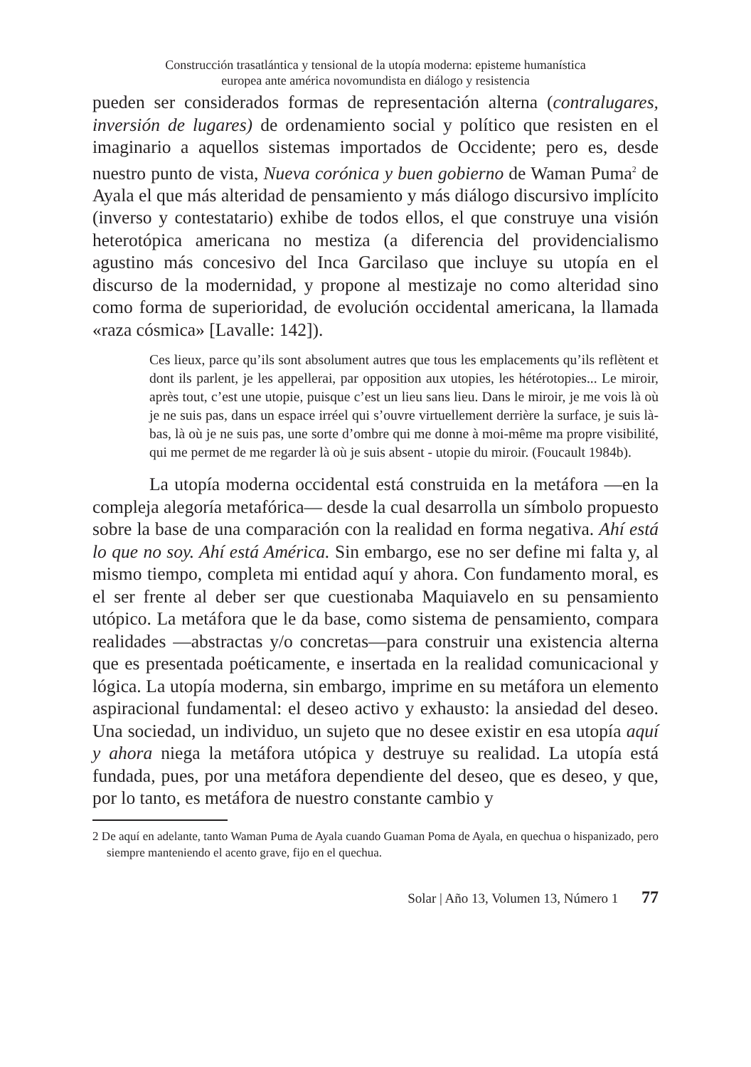Construcción trasatlántica y tensional de la utopía moderna: episteme humanística
europea ante américa novomundista en diálogo y resistencia
pueden ser considerados formas de representación alterna (contralugares, inversión de lugares) de ordenamiento social y político que resisten en el imaginario a aquellos sistemas importados de Occidente; pero es, desde nuestro punto de vista, Nueva corónica y buen gobierno de Waman Puma<sup>2</sup> de Ayala el que más alteridad de pensamiento y más diálogo discursivo implícito (inverso y contestatario) exhibe de todos ellos, el que construye una visión heterotópica americana no mestiza (a diferencia del providencialismo agustino más concesivo del Inca Garcilaso que incluye su utopía en el discurso de la modernidad, y propone al mestizaje no como alteridad sino como forma de superioridad, de evolución occidental americana, la llamada «raza cósmica» [Lavalle: 142]).
Ces lieux, parce qu’ils sont absolument autres que tous les emplacements qu’ils reflètent et dont ils parlent, je les appellerai, par opposition aux utopies, les hétérotopies... Le miroir, après tout, c’est une utopie, puisque c’est un lieu sans lieu. Dans le miroir, je me vois là où je ne suis pas, dans un espace irréel qui s’ouvre virtuellement derrière la surface, je suis là-bas, là où je ne suis pas, une sorte d’ombre qui me donne à moi-même ma propre visibilité, qui me permet de me regarder là où je suis absent - utopie du miroir. (Foucault 1984b).
La utopía moderna occidental está construida en la metáfora —en la compleja alegoría metafórica— desde la cual desarrolla un símbolo propuesto sobre la base de una comparación con la realidad en forma negativa. Ahí está lo que no soy. Ahí está América. Sin embargo, ese no ser define mi falta y, al mismo tiempo, completa mi entidad aquí y ahora. Con fundamento moral, es el ser frente al deber ser que cuestionaba Maquiavelo en su pensamiento utópico. La metáfora que le da base, como sistema de pensamiento, compara realidades —abstractas y/o concretas—para construir una existencia alterna que es presentada poéticamente, e insertada en la realidad comunicacional y lógica. La utopía moderna, sin embargo, imprime en su metáfora un elemento aspiracional fundamental: el deseo activo y exhausto: la ansiedad del deseo. Una sociedad, un individuo, un sujeto que no desee existir en esa utopía aquí y ahora niega la metáfora utópica y destruye su realidad. La utopía está fundada, pues, por una metáfora dependiente del deseo, que es deseo, y que, por lo tanto, es metáfora de nuestro constante cambio y
2 De aquí en adelante, tanto Waman Puma de Ayala cuando Guaman Poma de Ayala, en quechua o hispanizado, pero siempre manteniendo el acento grave, fijo en el quechua.
Solar | Año 13, Volumen 13, Número 1 77